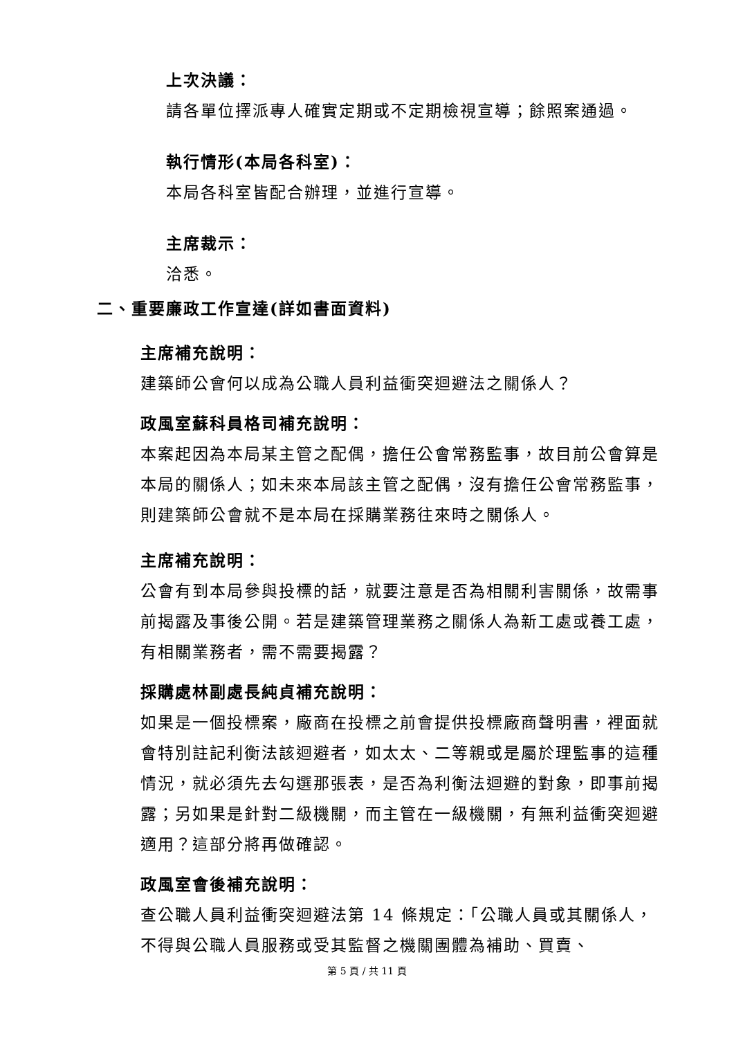上次決議：
請各單位擇派專人確實定期或不定期檢視宣導；餘照案通過。
執行情形(本局各科室)：
本局各科室皆配合辦理，並進行宣導。
主席裁示：
洽悉。
二、重要廉政工作宣達(詳如書面資料)
主席補充說明：
建築師公會何以成為公職人員利益衝突迴避法之關係人？
政風室蘇科員格司補充說明：
本案起因為本局某主管之配偶，擔任公會常務監事，故目前公會算是本局的關係人；如未來本局該主管之配偶，沒有擔任公會常務監事，則建築師公會就不是本局在採購業務往來時之關係人。
主席補充說明：
公會有到本局參與投標的話，就要注意是否為相關利害關係，故需事前揭露及事後公開。若是建築管理業務之關係人為新工處或養工處，有相關業務者，需不需要揭露？
採購處林副處長純貞補充說明：
如果是一個投標案，廠商在投標之前會提供投標廠商聲明書，裡面就會特別註記利衡法該迴避者，如太太、二等親或是屬於理監事的這種情況，就必須先去勾選那張表，是否為利衡法迴避的對象，即事前揭露；另如果是針對二級機關，而主管在一級機關，有無利益衝突迴避適用？這部分將再做確認。
政風室會後補充說明：
查公職人員利益衝突迴避法第 14 條規定：「公職人員或其關係人，不得與公職人員服務或受其監督之機關團體為補助、買賣、
第 5 頁 / 共 11 頁